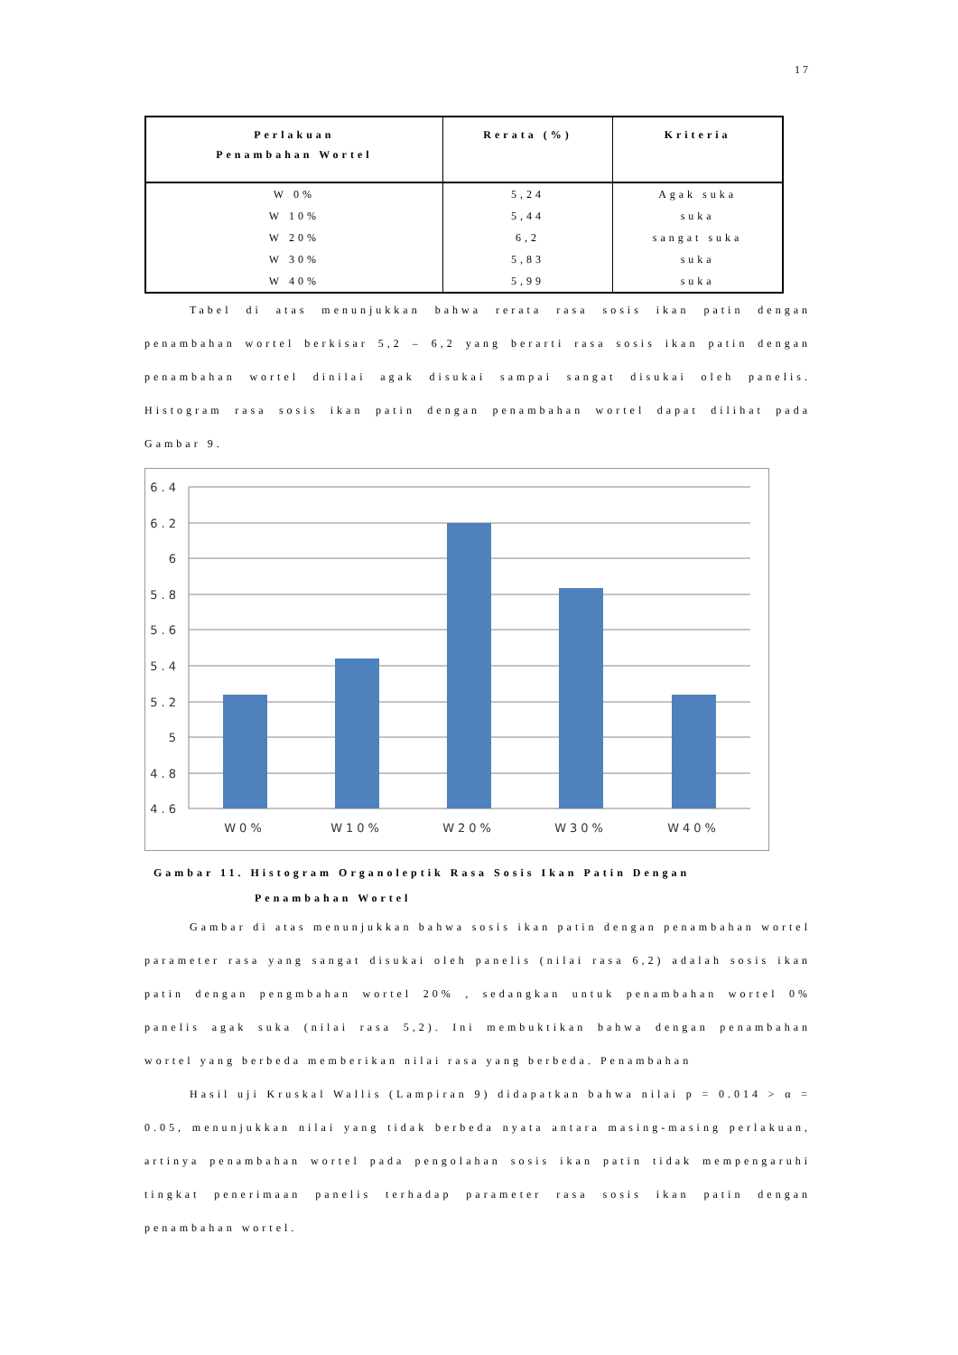17
| Perlakuan Penambahan Wortel | Rerata (%) | Kriteria |
| --- | --- | --- |
| W 0% | 5,24 | Agak suka |
| W 10% | 5,44 | suka |
| W 20% | 6,2 | sangat suka |
| W 30% | 5,83 | suka |
| W 40% | 5,99 | suka |
Tabel di atas menunjukkan bahwa rerata rasa sosis ikan patin dengan penambahan wortel berkisar 5,2 – 6,2 yang berarti rasa sosis ikan patin dengan penambahan wortel dinilai agak disukai sampai sangat disukai oleh panelis. Histogram rasa sosis ikan patin dengan penambahan wortel dapat dilihat pada Gambar 9.
6.4
6.2
6
5.8
5.6
5.4
5.2
5
4.8
4.6
W0%
W10%
W20%
W30%
W40%
Gambar 11. Histogram Organoleptik Rasa Sosis Ikan Patin Dengan
Penambahan Wortel
Gambar di atas menunjukkan bahwa sosis ikan patin dengan penambahan wortel parameter rasa yang sangat disukai oleh panelis (nilai rasa 6,2) adalah sosis ikan patin dengan pengmbahan wortel 20% , sedangkan untuk penambahan wortel 0% panelis agak suka (nilai rasa 5,2). Ini membuktikan bahwa dengan penambahan wortel yang berbeda memberikan nilai rasa yang berbeda. Penambahan
Hasil uji Kruskal Wallis (Lampiran 9) didapatkan bahwa nilai p = 0.014 > α = 0.05, menunjukkan nilai yang tidak berbeda nyata antara masing-masing perlakuan, artinya penambahan wortel pada pengolahan sosis ikan patin tidak mempengaruhi tingkat penerimaan panelis terhadap parameter rasa sosis ikan patin dengan penambahan wortel.